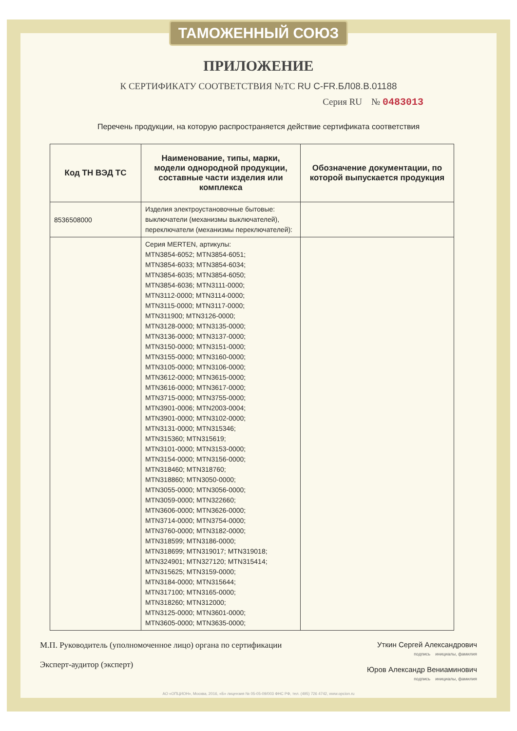ТАМОЖЕННЫЙ СОЮЗ
ПРИЛОЖЕНИЕ
К СЕРТИФИКАТУ СООТВЕТСТВИЯ №ТС RU C-FR.БЛ08.В.01188
Серия RU № 0483013
Перечень продукции, на которую распространяется действие сертификата соответствия
| Код ТН ВЭД ТС | Наименование, типы, марки, модели однородной продукции, составные части изделия или комплекса | Обозначение документации, по которой выпускается продукция |
| --- | --- | --- |
| 8536508000 | Изделия электроустановочные бытовые: выключатели (механизмы выключателей), переключатели (механизмы переключателей): | |
| | Серия MERTEN, артикулы: MTN3854-6052; MTN3854-6051; MTN3854-6033; MTN3854-6034; MTN3854-6035; MTN3854-6050; MTN3854-6036; MTN3111-0000; MTN3112-0000; MTN3114-0000; MTN3115-0000; MTN3117-0000; MTN311900; MTN3126-0000; MTN3128-0000; MTN3135-0000; MTN3136-0000; MTN3137-0000; MTN3150-0000; MTN3151-0000; MTN3155-0000; MTN3160-0000; MTN3105-0000; MTN3106-0000; MTN3612-0000; MTN3615-0000; MTN3616-0000; MTN3617-0000; MTN3715-0000; MTN3755-0000; MTN3901-0006; MTN2003-0004; MTN3901-0000; MTN3102-0000; MTN3131-0000; MTN315346; MTN315360; MTN315619; MTN3101-0000; MTN3153-0000; MTN3154-0000; MTN3156-0000; MTN318460; MTN318760; MTN318860; MTN3050-0000; MTN3055-0000; MTN3056-0000; MTN3059-0000; MTN322660; MTN3606-0000; MTN3626-0000; MTN3714-0000; MTN3754-0000; MTN3760-0000; MTN3182-0000; MTN318599; MTN3186-0000; MTN318699; MTN319017; MTN319018; MTN324901; MTN327120; MTN315414; MTN315625; MTN3159-0000; MTN3184-0000; MTN315644; MTN317100; MTN3165-0000; MTN318260; MTN312000; MTN3125-0000; MTN3601-0000; MTN3605-0000; MTN3635-0000; | |
М.П. Руководитель (уполномоченное лицо) органа по сертификации
Эксперт-аудитор (эксперт)
Уткин Сергей Александрович
подпись инициалы, фамилия
Юров Александр Вениаминович
подпись инициалы, фамилия
АО «ОПЦИОН», Москва, 2016, «Б» лицензия № 05-05-09/003 ФНС РФ, тел. (495) 726 4742, www.opcion.ru